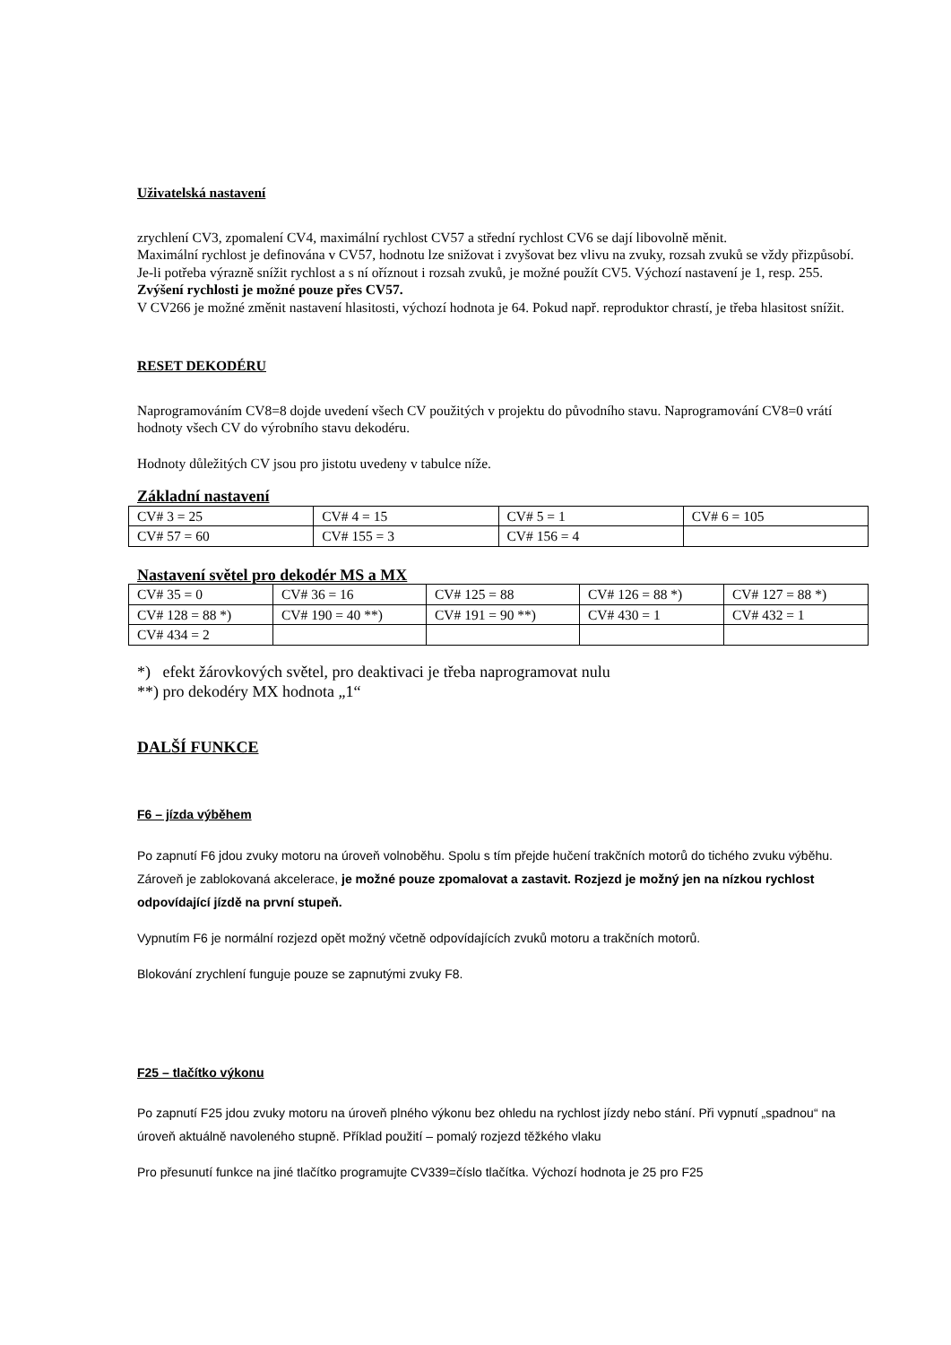Uživatelská nastavení
zrychlení CV3, zpomalení CV4, maximální rychlost CV57 a střední rychlost CV6 se dají libovolně měnit.
Maximální rychlost je definována v CV57, hodnotu lze snižovat i zvyšovat bez vlivu na zvuky, rozsah zvuků se vždy přizpůsobí. Je-li potřeba výrazně snížit rychlost a s ní oříznout i rozsah zvuků, je možné použít CV5. Výchozí nastavení je 1, resp. 255. Zvýšení rychlosti je možné pouze přes CV57.
V CV266 je možné změnit nastavení hlasitosti, výchozí hodnota je 64. Pokud např. reproduktor chrastí, je třeba hlasitost snížit.
RESET DEKODÉRU
Naprogramováním CV8=8 dojde uvedení všech CV použitých v projektu do původního stavu. Naprogramování CV8=0 vrátí hodnoty všech CV do výrobního stavu dekodéru.
Hodnoty důležitých CV jsou pro jistotu uvedeny v tabulce níže.
Základní nastavení
| CV# 3 = 25 | CV# 4 = 15 | CV# 5 = 1 | CV# 6 = 105 |
| CV# 57 = 60 | CV# 155 = 3 | CV# 156 = 4 | |
Nastavení světel pro dekodér MS a MX
| CV# 35 = 0 | CV# 36 = 16 | CV# 125 = 88 | CV# 126 = 88 *) | CV# 127 = 88 *) |
| CV# 128 = 88 *) | CV# 190 = 40 **) | CV# 191 = 90 **) | CV# 430 = 1 | CV# 432 = 1 |
| CV# 434 = 2 | | | | |
*) efekt žárovkových světel, pro deaktivaci je třeba naprogramovat nulu
**) pro dekodéry MX hodnota „1“
DALŠÍ FUNKCE
F6 – jízda výběhem
Po zapnutí F6 jdou zvuky motoru na úroveň volnoběhu. Spolu s tím přejde hučení trakčních motorů do tichého zvuku výběhu. Zároveň je zablokovaná akcelerace, je možné pouze zpomalovat a zastavit. Rozjezd je možný jen na nízkou rychlost odpovídající jízdě na první stupeň.
Vypnutím F6 je normální rozjezd opět možný včetně odpovídajících zvuků motoru a trakčních motorů.
Blokování zrychlení funguje pouze se zapnutými zvuky F8.
F25 – tlačítko výkonu
Po zapnutí F25 jdou zvuky motoru na úroveň plného výkonu bez ohledu na rychlost jízdy nebo stání. Při vypnutí „spadnou“ na úroveň aktuálně navoleného stupně. Příklad použití – pomalý rozjezd těžkého vlaku
Pro přesunutí funkce na jiné tlačítko programujte CV339=číslo tlačítka. Výchozí hodnota je 25 pro F25